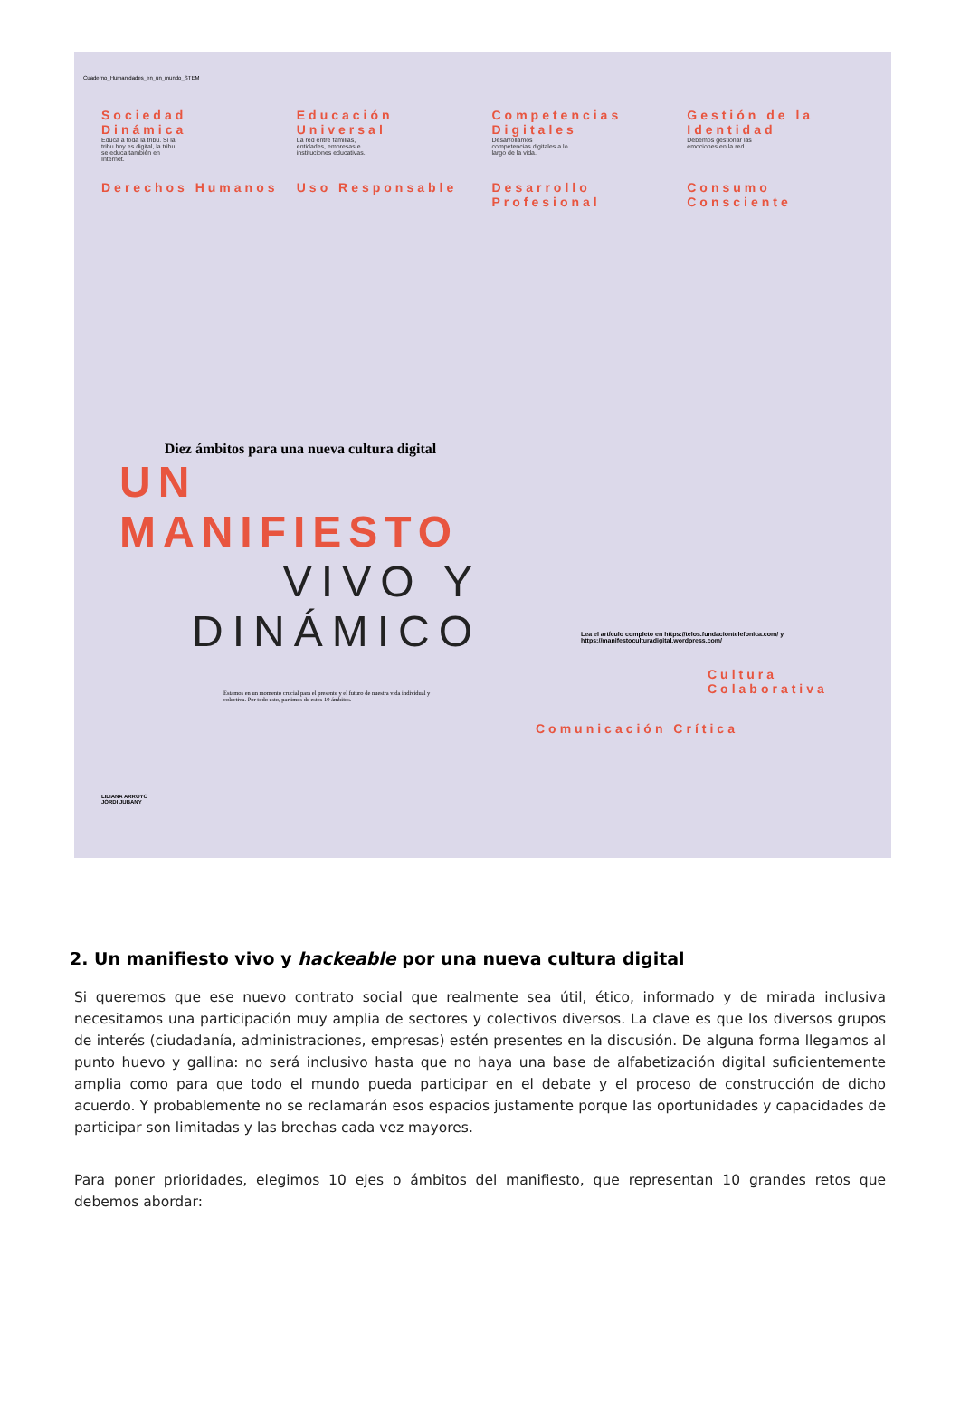Cuaderno_Humanidades_en_un_mundo_STEM
Sociedad Dinámica
Educa a toda la tribu. Si la tribu hoy es digital, la tribu se educa también en Internet.
Educación Universal
La red entre familias, entidades, empresas e instituciones educativas.
Competencias Digitales
Desarrollamos competencias digitales a lo largo de la vida.
Gestión de la Identidad
Debemos gestionar las emociones en la red.
Derechos Humanos
Uso Responsable
Desarrollo Profesional
Consumo Consciente
Diez ámbitos para una nueva cultura digital
UN MANIFIESTO
VIVO Y DINÁMICO
Estamos en un momento crucial para el presente y el futuro de nuestra vida individual y colectiva. Por todo esto, partimos de estos 10 ámbitos.
Lea el artículo completo en https://telos.fundaciontelefonica.com/ y https://manifestoculturadigital.wordpress.com/
Cultura Colaborativa
Comunicación Crítica
LILIANA ARROYO
JORDI JUBANY
2. Un manifiesto vivo y hackeable por una nueva cultura digital
Si queremos que ese nuevo contrato social que realmente sea útil, ético, informado y de mirada inclusiva necesitamos una participación muy amplia de sectores y colectivos diversos. La clave es que los diversos grupos de interés (ciudadanía, administraciones, empresas) estén presentes en la discusión. De alguna forma llegamos al punto huevo y gallina: no será inclusivo hasta que no haya una base de alfabetización digital suficientemente amplia como para que todo el mundo pueda participar en el debate y el proceso de construcción de dicho acuerdo. Y probablemente no se reclamarán esos espacios justamente porque las oportunidades y capacidades de participar son limitadas y las brechas cada vez mayores.
Para poner prioridades, elegimos 10 ejes o ámbitos del manifiesto, que representan 10 grandes retos que debemos abordar: